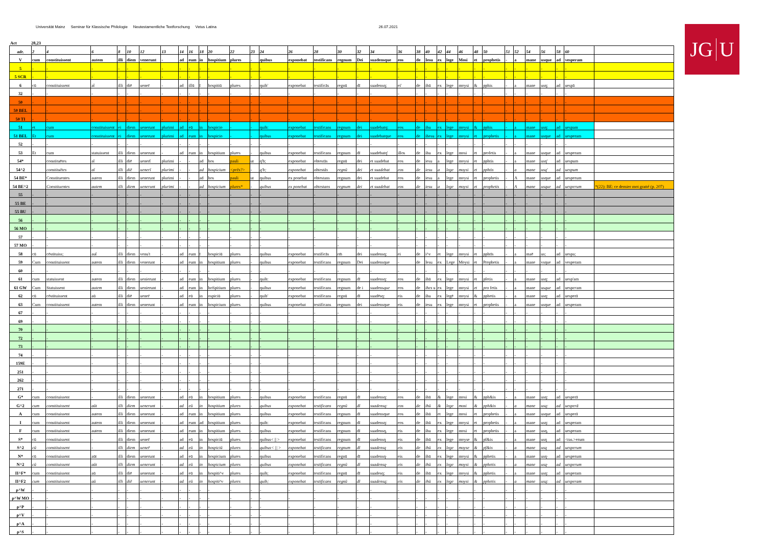Universität Mainz Seminar für Klassische Philologie Neutestamentliche Textforschung Vetus Latina 26.07.2021 JG U
Act 28,23
| adr. | 2 | 4 | 6 | 8 | 10 | 12 | 13 | 14 | 16 | 18 | 20 | 22 | 23 | 24 | 26 | 28 | 30 | 32 | 34 | 36 | 38 | 40 | 42 | 44 | 46 | 48 | 50 | 51 | 52 | 54 | 56 | 58 | 60 | |
| --- | --- | --- | --- | --- | --- | --- | --- | --- | --- | --- | --- | --- | --- | --- | --- | --- | --- | --- | --- | --- | --- | --- | --- | --- | --- | --- | --- | --- | --- | --- | --- | --- | --- | --- |
| V | cum | constituissent | autem | illi | diem | venerunt | - | ad | eum | in | hospitium | plures | - | quibus | exponebat | testificans | regnum | Dei | suadensque | eos | de | Iesu | ex | lege | Mosi | et | prophetis | - | a | mane | usque | ad | vesperam | |
| 5 | - | - | - | - | - | - | - | - | - | - | - | - | - | - | - | - | - | - | - | - | - | - | - | - | - | - | - | - | - | - | - | - | - | |
| 5 SCR | - | - | - | - | - | - | - | - | - | - | - | - | - | - | - | - | - | - | - | - | - | - | - | - | - | - | - | - | - | - | - | - | - | |
| 6 | cū | constituissent | at̄ | illi | diē | uener̄ | - | ad | illū | ī | hospitiū | plures | - | quib' | exponebat | testificās | regnū | dī | suadensq; | ei' | de | ihū | ex | lege | moysi | & | pphis | - | a | mane | usq; | ad | uespā | |
| 32 | - | - | - | - | - | - | - | - | - | - | - | - | - | - | - | - | - | - | - | - | - | - | - | - | - | - | - | - | - | - | - | - | - | |
| 50 | - | - | - | - | - | - | - | - | - | - | - | - | - | - | - | - | - | - | - | - | - | - | - | - | - | - | - | - | - | - | - | - | - | |
| 50 BEL | - | - | - | - | - | - | - | - | - | - | - | - | - | - | - | - | - | - | - | - | - | - | - | - | - | - | - | - | - | - | - | - | - | |
| 50 TI | - | - | - | - | - | - | - | - | - | - | - | - | - | - | - | - | - | - | - | - | - | - | - | - | - | - | - | - | - | - | - | - | - | |
| 51 | et | cum | constituissent | ei | diem | uenerunt | plurimi | ad | eū | in | hospicio | - | - | quib: | exponebat | testificans | regnum | dei | suadebatq: | eos | de | ihu | ex | lege | moysi | & | pphis | - | a | mane | usq: | ad | uespam | |
| 51 BEL | Et | cum | constituissent | ei | diem | uenerunt | plurimi | ad | eum | in | hospicio | - | - | quibus | exponebat | testificans | regnum | dei | suadebatque | eos | de | ihesu | ex | lege | moysi | et | prophetis | - | a | mane | usque | ad | uesperam | |
| 52 | - | - | - | - | - | - | - | - | - | - | - | - | - | - | - | - | - | - | - | - | - | - | - | - | - | - | - | - | - | - | - | - | - | |
| 53 | Et | cum | statuissent | illi | diem | uenerunt | - | ad | eum | in | hospitium | plures | - | quibus | exponebat | testificans | regnum | dī | suadebatq' | illos | de | ihu | ex | lege | mosi | et | profetis | - | a | mane | usque | ad | uesperam | |
| 54* | | constituētes | at̄ | illi | diē | uenert̄ | plurimi | - | - | ad | hos | pauli | ut | q'b; | exponebat | obtestās | regnū | dei | et suadebat | eos | de | iesu | a | lege | moysi | et | pphtis | - | a | mane | usq' | ad | uespum | |
| 54^2 | | constituētes | aī | illi | diē | uenerī | plurimi | - | - | ad | hospicium | <prēs?> | - | q'b; | exponebat | obtestās | regnū | dei | et suadebat | eos | de | iesu | a | lege | moysi | et | pphtis | - | a | mane | usq' | ad | uespum | |
| 54 BE* | | Constituentes | autem | illi | diem | uenerunt | plurimi | - | - | ad | hos | pauli | ut | quibus | ex ponebat | obtestans | regnum | dei | et suadebat | eos | de | iesu | a | lege | moysi | et | prophetis | - | A | mane | usque | ad | uesperum | |
| 54 BE^2 | | Constituentes | autem | illi | diem | uenerunt | plurimi | - | - | ad | hospicium | plures* | - | quibus | ex ponebat | obtestans | regnum | dei | et suadebat | eos | de | iesu | a | lege | moysi | et | prophetis | - | A | mane | usque | ad | uesperum | *(22): BE: ce dernier mot gratté (p. 207) |
| 55 | - | - | - | - | - | - | - | - | - | - | - | - | - | - | - | - | - | - | - | - | - | - | - | - | - | - | - | - | - | - | - | - | - | |
| 55 BE | - | - | - | - | - | - | - | - | - | - | - | - | - | - | - | - | - | - | - | - | - | - | - | - | - | - | - | - | - | - | - | - | - | |
| 55 BU | - | - | - | - | - | - | - | - | - | - | - | - | - | - | - | - | - | - | - | - | - | - | - | - | - | - | - | - | - | - | - | - | - | |
| 56 | - | - | - | - | - | - | - | - | - | - | - | - | - | - | - | - | - | - | - | - | - | - | - | - | - | - | - | - | - | - | - | - | - | |
| 56 MO | - | - | - | - | - | - | - | - | - | - | - | - | - | - | - | - | - | - | - | - | - | - | - | - | - | - | - | - | - | - | - | - | - | |
| 57 | - | - | - | - | - | - | - | - | - | - | - | - | - | - | - | - | - | - | - | - | - | - | - | - | - | - | - | - | - | - | - | - | - | |
| 57 MO | - | - | - | - | - | - | - | - | - | - | - | - | - | - | - | - | - | - | - | - | - | - | - | - | - | - | - | - | - | - | - | - | - | |
| 58 | cū | cōstituiss; | aut̄ | illi | diem | venu't | - | ad | eum | ī | hospiciū | plures | - | quibus | exponebat | testificās | rm̄ | dei | suadensq; | ei | de | i^v | et | lege | moysi | et | pphtīs | - | a | maē | us; | ad | uespa; | |
| 59 | Cum | constituissent | autem | illi | diem | venerunt | - | ad | eum | in | hospitium | plures | - | quibus | exponebat | testificans | regnum | Dei | suadensque | - | de | Iesu | ex | Lege | Moysi | et | Prophetis | - | a | mane | vsque | ad | vesperam | |
| 60 | - | - | - | - | - | - | - | - | - | - | - | - | - | - | - | - | - | - | - | - | - | - | - | - | - | - | - | - | - | - | - | - | - | |
| 61 | cum | statuissent | autem | illi | diem | uenierunt | - | ad | eum | in | hospitium | plures | - | quib: | exponebat | testificans | regnum | dī | suadensq: | eos | de | ihū | ex | lege | moysi | et | pfetis | - | a | mane | usq: | ad | uesp'am | |
| 61 GW | Cum | Statuissent | autem | illi | diem | uenierunt | - | ad | eum | in | hoSpitium | plures | - | quib us | exponebat | testificans | regnum | de i | suadens que | eos | de | ihes u | ex | lege | moysi | et | pro fetis | - | a | mane | us que | ad | uesp er am | |
| 62 | cū | cōstituissent | aū | illi | diē | uener̄ | - | ad | eū | in | ospiciū | plures | - | quib' | exponebat | testificans | regnū | dī | suadēsq: | eis | de | ihu | ex | legē | moysi | & | pphetis | - | a | mane | usq: | ad | uesperā | |
| 63 | Cum | constituissent | autem | illi | diem | uenerunt | - | ad | eum | in | hospicium | plures | - | quibus | exponebat | testificans | regnum | dei | suadensque | eis | de | iesu | ex | lege | moysi | et | prophetis | - | a | mane | usque | ad | uesperam | |
| 67 | - | - | - | - | - | - | - | - | - | - | - | - | - | - | - | - | - | - | - | - | - | - | - | - | - | - | - | - | - | - | - | - | - | |
| 69 | - | - | - | - | - | - | - | - | - | - | - | - | - | - | - | - | - | - | - | - | - | - | - | - | - | - | - | - | - | - | - | - | - | |
| 70 | - | - | - | - | - | - | - | - | - | - | - | - | - | - | - | - | - | - | - | - | - | - | - | - | - | - | - | - | - | - | - | - | - | |
| 72 | - | - | - | - | - | - | - | - | - | - | - | - | - | - | - | - | - | - | - | - | - | - | - | - | - | - | - | - | - | - | - | - | - | |
| 73 | - | - | - | - | - | - | - | - | - | - | - | - | - | - | - | - | - | - | - | - | - | - | - | - | - | - | - | - | - | - | - | - | - | |
| 74 | - | - | - | - | - | - | - | - | - | - | - | - | - | - | - | - | - | - | - | - | - | - | - | - | - | - | - | - | - | - | - | - | - | |
| 159E | - | - | - | - | - | - | - | - | - | - | - | - | - | - | - | - | - | - | - | - | - | - | - | - | - | - | - | - | - | - | - | - | - | |
| 251 | - | - | - | - | - | - | - | - | - | - | - | - | - | - | - | - | - | - | - | - | - | - | - | - | - | - | - | - | - | - | - | - | - | |
| 262 | - | - | - | - | - | - | - | - | - | - | - | - | - | - | - | - | - | - | - | - | - | - | - | - | - | - | - | - | - | - | - | - | - | |
| 271 | - | - | - | - | - | - | - | - | - | - | - | - | - | - | - | - | - | - | - | - | - | - | - | - | - | - | - | - | - | - | - | - | - | |
| G* | cum | constituissent | - | illi | diem | uenerunt | - | ad | eū | in | hospitium | plures | - | quibus | exponebat | testificans | regnū | dī | suadensq: | eos | de | ihū | & | lege | mosi | & | pph&is | - | a | mane | usq: | ad | uesperā | |
| G^2 | cum | constituissent | aūt | illi | diem | uenerunt | - | ad | eū | in | hospitium | plures | - | quibus | exponebat | testificans | regnū | dī | suadensq: | eos | de | ihū | & | lege | mosi | & | pph&is | - | a | mane | usq: | ad | uesperā | |
| A | cum | constituissent | autem | illi | diem | uenerunt | - | ad | eum | in | hospitium | plures | - | quibus | exponebat | testificans | regnum | dī | suadensque | eos | de | ihū | et | lege | mosi | et | prophetis | - | a | mane | usque | ad | uesperā | |
| I | cum | constituissent | autem | illi | diem | uenerunt | - | ad | eum | ad | hospitium | plures | - | quib: | exponebat | testificans | regnum | dī | suadensq: | eos | de | ihū | ex | lege | moysi | et | prophetis | - | a | mane | usq: | ad | uesperam | |
| F | cum | constituissent | autem | illi | diem | uenerunt | - | ad | eum | in | hospitium | plures | - | quibus | exponebat | testificans | regnum | dī | suadensq, | eis | de | ihu | ex | lege | mosi | et | prophetis | - | a | mane | usq, | ad | uesperam | |
| S* | cū | constituissent | - | illi | diem | uener̄ | - | ad | eū | in | hospiciū | plures | - | quibus< // > | exponebat | testificans | regnum | dī | suadensq | eis | de | ihū | ex | lege | moyse | & | pf&is | - | a | mane | usq | ad | <ras.>erum | |
| S^2 | cū | constituissent | - | illi | diem | uener̄ | - | ad | eū | in | hospiciū | plures | - | quibus< // > | exponebat | testificans | regnum | dī | suadensq | eis | de | ihū | ex | lege | moyse | & | pf&is | - | a | mane | usq | ad | uesperum | |
| N* | cū | constituissent | aūt | illi | diem | uenerunt | - | ad | eū | in | hospicium | plures | - | quibus | exponebat | testificans | regnū | dī | suadensq· | eis | de | ihū | ex | lege | moysi | & | pphetis | - | a | mane | usq· | ad | uesperum | |
| N^2 | cū | constituissent | aūt | illi | diem | uenerunt | - | ad | eū | in | hospicium | plures | - | quibus | exponebat | testificans | regnū | dī | suadensq· | eis | de | ihū | ex | lege | moysi | & | pphetis | - | a | mane | usq· | ad | uesperum | |
| II^F* | cum | constituissent | aū | illi | diē | uenerunt | - | ad | eū | in | hospiti^v | plures | - | quib; | exponebat | testificans | regnū | dī | suadesq; | eis | de | ihū | ex | lege | moysi | & | pphetis | - | a | mane | usq: | ad | uesperam | |
| II^F2 | cum | constituissent | aū | illi | diē | uenerunt | - | ad | eū | in | hospiti^v | plures | | quib; | exponebat | testificans | regnū | dī | suadensq; | eis | de | ihū | ex | lege | moysi | & | pphetis | - | a | mane | usq: | ad | uesperam | |
| ρ^W | - | - | - | - | - | - | - | - | - | - | - | - | - | - | - | - | - | - | - | - | - | - | - | - | - | - | - | - | - | - | - | - | - | |
| ρ^W MO | - | - | - | - | - | - | - | - | - | - | - | - | - | - | - | - | - | - | - | - | - | - | - | - | - | - | - | - | - | - | - | - | - | |
| ρ^P | - | - | - | - | - | - | - | - | - | - | - | - | - | - | - | - | - | - | - | - | - | - | - | - | - | - | - | - | - | - | - | - | - | |
| ρ^V | - | - | - | - | - | - | - | - | - | - | - | - | - | - | - | - | - | - | - | - | - | - | - | - | - | - | - | - | - | - | - | - | - | |
| ρ^A | - | - | - | - | - | - | - | - | - | - | - | - | - | - | - | - | - | - | - | - | - | - | - | - | - | - | - | - | - | - | - | - | - | |
| ρ^S | - | - | - | - | - | - | - | - | - | - | - | - | - | - | - | - | - | - | - | - | - | - | - | - | - | - | - | - | - | - | - | - | - | |